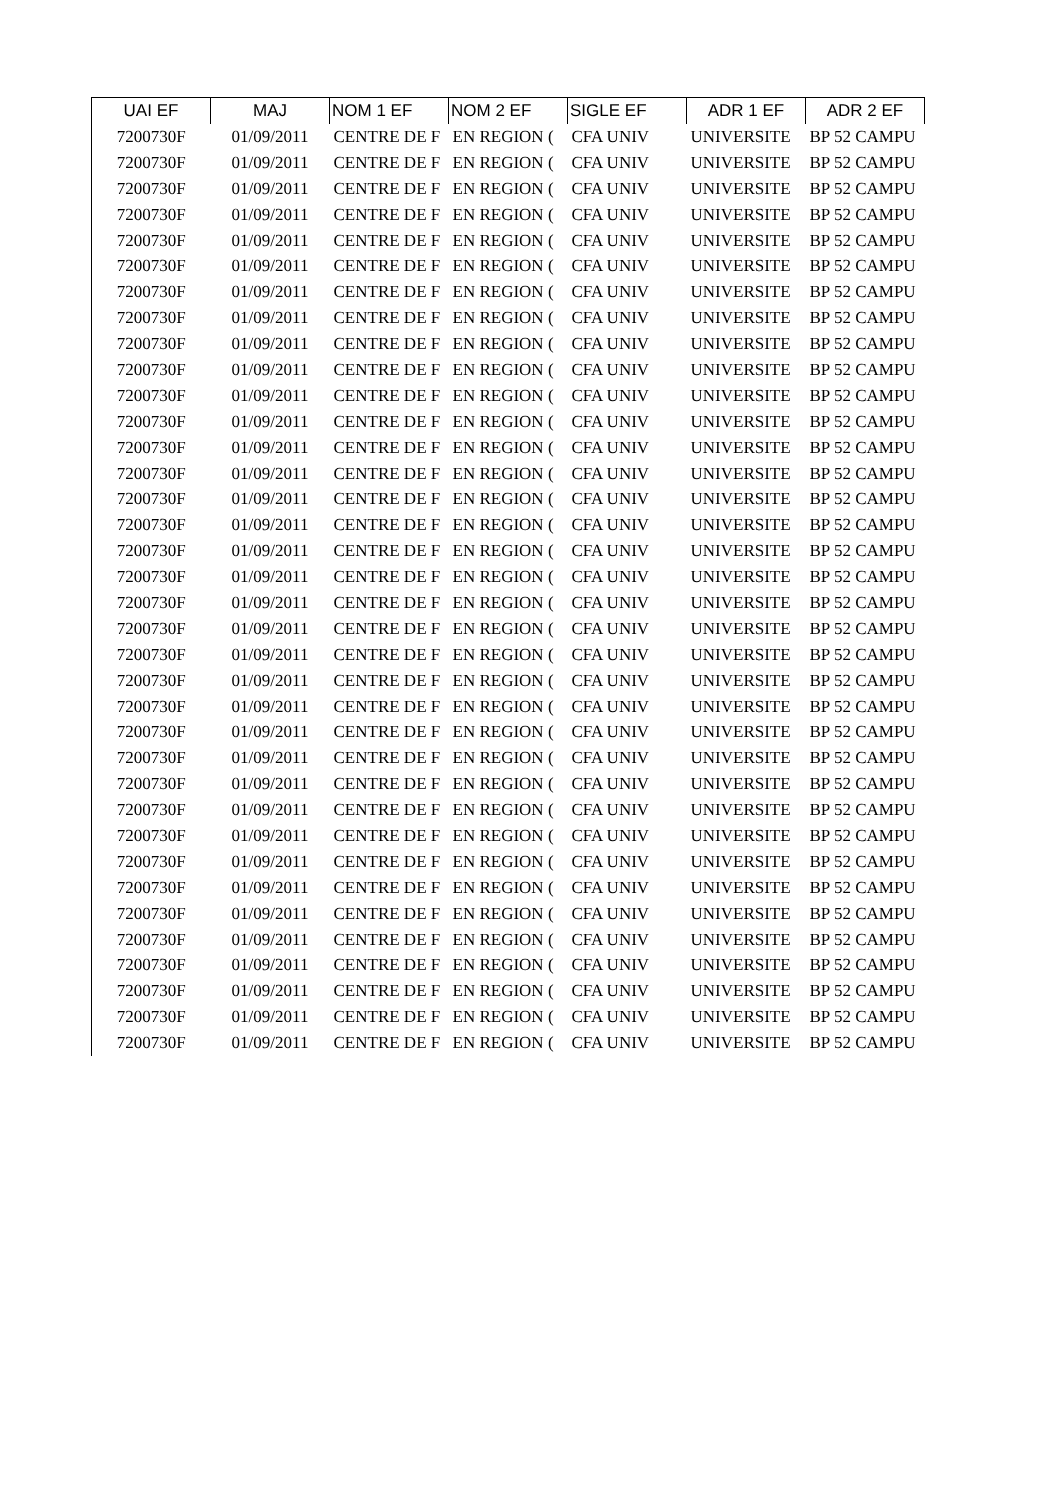| UAI EF | MAJ | NOM 1 EF | NOM 2 EF | SIGLE EF | ADR 1 EF | ADR 2 EF |
| --- | --- | --- | --- | --- | --- | --- |
| 7200730F | 01/09/2011 | CENTRE DE F | EN REGION ( | CFA UNIV | UNIVERSITE | BP 52 CAMPU |
| 7200730F | 01/09/2011 | CENTRE DE F | EN REGION ( | CFA UNIV | UNIVERSITE | BP 52 CAMPU |
| 7200730F | 01/09/2011 | CENTRE DE F | EN REGION ( | CFA UNIV | UNIVERSITE | BP 52 CAMPU |
| 7200730F | 01/09/2011 | CENTRE DE F | EN REGION ( | CFA UNIV | UNIVERSITE | BP 52 CAMPU |
| 7200730F | 01/09/2011 | CENTRE DE F | EN REGION ( | CFA UNIV | UNIVERSITE | BP 52 CAMPU |
| 7200730F | 01/09/2011 | CENTRE DE F | EN REGION ( | CFA UNIV | UNIVERSITE | BP 52 CAMPU |
| 7200730F | 01/09/2011 | CENTRE DE F | EN REGION ( | CFA UNIV | UNIVERSITE | BP 52 CAMPU |
| 7200730F | 01/09/2011 | CENTRE DE F | EN REGION ( | CFA UNIV | UNIVERSITE | BP 52 CAMPU |
| 7200730F | 01/09/2011 | CENTRE DE F | EN REGION ( | CFA UNIV | UNIVERSITE | BP 52 CAMPU |
| 7200730F | 01/09/2011 | CENTRE DE F | EN REGION ( | CFA UNIV | UNIVERSITE | BP 52 CAMPU |
| 7200730F | 01/09/2011 | CENTRE DE F | EN REGION ( | CFA UNIV | UNIVERSITE | BP 52 CAMPU |
| 7200730F | 01/09/2011 | CENTRE DE F | EN REGION ( | CFA UNIV | UNIVERSITE | BP 52 CAMPU |
| 7200730F | 01/09/2011 | CENTRE DE F | EN REGION ( | CFA UNIV | UNIVERSITE | BP 52 CAMPU |
| 7200730F | 01/09/2011 | CENTRE DE F | EN REGION ( | CFA UNIV | UNIVERSITE | BP 52 CAMPU |
| 7200730F | 01/09/2011 | CENTRE DE F | EN REGION ( | CFA UNIV | UNIVERSITE | BP 52 CAMPU |
| 7200730F | 01/09/2011 | CENTRE DE F | EN REGION ( | CFA UNIV | UNIVERSITE | BP 52 CAMPU |
| 7200730F | 01/09/2011 | CENTRE DE F | EN REGION ( | CFA UNIV | UNIVERSITE | BP 52 CAMPU |
| 7200730F | 01/09/2011 | CENTRE DE F | EN REGION ( | CFA UNIV | UNIVERSITE | BP 52 CAMPU |
| 7200730F | 01/09/2011 | CENTRE DE F | EN REGION ( | CFA UNIV | UNIVERSITE | BP 52 CAMPU |
| 7200730F | 01/09/2011 | CENTRE DE F | EN REGION ( | CFA UNIV | UNIVERSITE | BP 52 CAMPU |
| 7200730F | 01/09/2011 | CENTRE DE F | EN REGION ( | CFA UNIV | UNIVERSITE | BP 52 CAMPU |
| 7200730F | 01/09/2011 | CENTRE DE F | EN REGION ( | CFA UNIV | UNIVERSITE | BP 52 CAMPU |
| 7200730F | 01/09/2011 | CENTRE DE F | EN REGION ( | CFA UNIV | UNIVERSITE | BP 52 CAMPU |
| 7200730F | 01/09/2011 | CENTRE DE F | EN REGION ( | CFA UNIV | UNIVERSITE | BP 52 CAMPU |
| 7200730F | 01/09/2011 | CENTRE DE F | EN REGION ( | CFA UNIV | UNIVERSITE | BP 52 CAMPU |
| 7200730F | 01/09/2011 | CENTRE DE F | EN REGION ( | CFA UNIV | UNIVERSITE | BP 52 CAMPU |
| 7200730F | 01/09/2011 | CENTRE DE F | EN REGION ( | CFA UNIV | UNIVERSITE | BP 52 CAMPU |
| 7200730F | 01/09/2011 | CENTRE DE F | EN REGION ( | CFA UNIV | UNIVERSITE | BP 52 CAMPU |
| 7200730F | 01/09/2011 | CENTRE DE F | EN REGION ( | CFA UNIV | UNIVERSITE | BP 52 CAMPU |
| 7200730F | 01/09/2011 | CENTRE DE F | EN REGION ( | CFA UNIV | UNIVERSITE | BP 52 CAMPU |
| 7200730F | 01/09/2011 | CENTRE DE F | EN REGION ( | CFA UNIV | UNIVERSITE | BP 52 CAMPU |
| 7200730F | 01/09/2011 | CENTRE DE F | EN REGION ( | CFA UNIV | UNIVERSITE | BP 52 CAMPU |
| 7200730F | 01/09/2011 | CENTRE DE F | EN REGION ( | CFA UNIV | UNIVERSITE | BP 52 CAMPU |
| 7200730F | 01/09/2011 | CENTRE DE F | EN REGION ( | CFA UNIV | UNIVERSITE | BP 52 CAMPU |
| 7200730F | 01/09/2011 | CENTRE DE F | EN REGION ( | CFA UNIV | UNIVERSITE | BP 52 CAMPU |
| 7200730F | 01/09/2011 | CENTRE DE F | EN REGION ( | CFA UNIV | UNIVERSITE | BP 52 CAMPU |